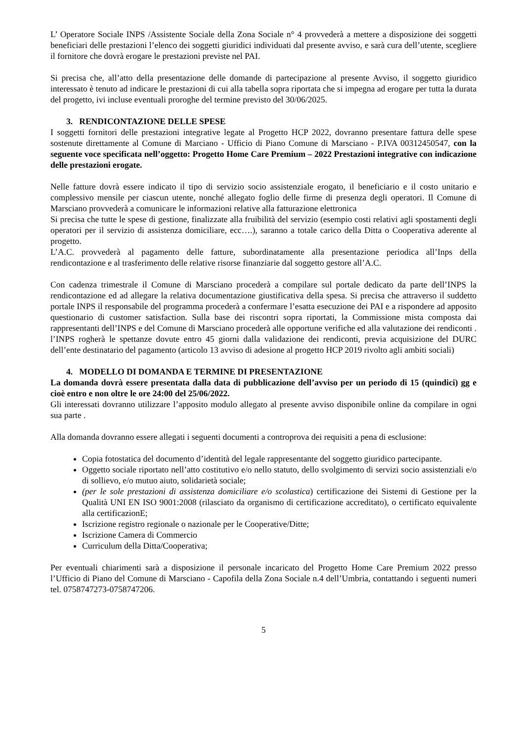L’ Operatore Sociale INPS /Assistente Sociale della Zona Sociale n° 4 provvederà a mettere a disposizione dei soggetti beneficiari delle prestazioni l’elenco dei soggetti giuridici individuati dal presente avviso, e sarà cura dell’utente, scegliere il fornitore che dovrà erogare le prestazioni previste nel PAI.
Si precisa che, all’atto della presentazione delle domande di partecipazione al presente Avviso, il soggetto giuridico interessato è tenuto ad indicare le prestazioni di cui alla tabella sopra riportata che si impegna ad erogare per tutta la durata del progetto, ivi incluse eventuali proroghe del termine previsto del 30/06/2025.
3. RENDICONTAZIONE DELLE SPESE
I soggetti fornitori delle prestazioni integrative legate al Progetto HCP 2022, dovranno presentare fattura delle spese sostenute direttamente al Comune di Marciano - Ufficio di Piano Comune di Marsciano - P.IVA 00312450547, con la seguente voce specificata nell’oggetto: Progetto Home Care Premium – 2022 Prestazioni integrative con indicazione delle prestazioni erogate.
Nelle fatture dovrà essere indicato il tipo di servizio socio assistenziale erogato, il beneficiario e il costo unitario e complessivo mensile per ciascun utente, nonché allegato foglio delle firme di presenza degli operatori. Il Comune di Marsciano provvederà a comunicare le informazioni relative alla fatturazione elettronica
Si precisa che tutte le spese di gestione, finalizzate alla fruibilità del servizio (esempio costi relativi agli spostamenti degli operatori per il servizio di assistenza domiciliare, ecc….), saranno a totale carico della Ditta o Cooperativa aderente al progetto.
L’A.C. provvederà al pagamento delle fatture, subordinatamente alla presentazione periodica all’Inps della rendicontazione e al trasferimento delle relative risorse finanziarie dal soggetto gestore all’A.C.
Con cadenza trimestrale il Comune di Marsciano procederà a compilare sul portale dedicato da parte dell’INPS la rendicontazione ed ad allegare la relativa documentazione giustificativa della spesa. Si precisa che attraverso il suddetto portale INPS il responsabile del programma procederà a confermare l’esatta esecuzione dei PAI e a rispondere ad apposito questionario di customer satisfaction. Sulla base dei riscontri sopra riportati, la Commissione mista composta dai rappresentanti dell’INPS e del Comune di Marsciano procederà alle opportune verifiche ed alla valutazione dei rendiconti . l’INPS rogherà le spettanze dovute entro 45 giorni dalla validazione dei rendiconti, previa acquisizione del DURC dell’ente destinatario del pagamento (articolo 13 avviso di adesione al progetto HCP 2019 rivolto agli ambiti sociali)
4. MODELLO DI DOMANDA E TERMINE DI PRESENTAZIONE
La domanda dovrà essere presentata dalla data di pubblicazione dell’avviso per un periodo di 15 (quindici) gg e cioè entro e non oltre le ore 24:00 del 25/06/2022.
Gli interessati dovranno utilizzare l’apposito modulo allegato al presente avviso disponibile online da compilare in ogni sua parte .
Alla domanda dovranno essere allegati i seguenti documenti a controprova dei requisiti a pena di esclusione:
Copia fotostatica del documento d’identità del legale rappresentante del soggetto giuridico partecipante.
Oggetto sociale riportato nell’atto costitutivo e/o nello statuto, dello svolgimento di servizi socio assistenziali e/o di sollievo, e/o mutuo aiuto, solidarietà sociale;
(per le sole prestazioni di assistenza domiciliare e/o scolastica) certificazione dei Sistemi di Gestione per la Qualità UNI EN ISO 9001:2008 (rilasciato da organismo di certificazione accreditato), o certificato equivalente alla certificazionE;
Iscrizione registro regionale o nazionale per le Cooperative/Ditte;
Iscrizione Camera di Commercio
Curriculum della Ditta/Cooperativa;
Per eventuali chiarimenti sarà a disposizione il personale incaricato del Progetto Home Care Premium 2022 presso l’Ufficio di Piano del Comune di Marsciano - Capofila della Zona Sociale n.4 dell’Umbria, contattando i seguenti numeri tel. 0758747273-0758747206.
5